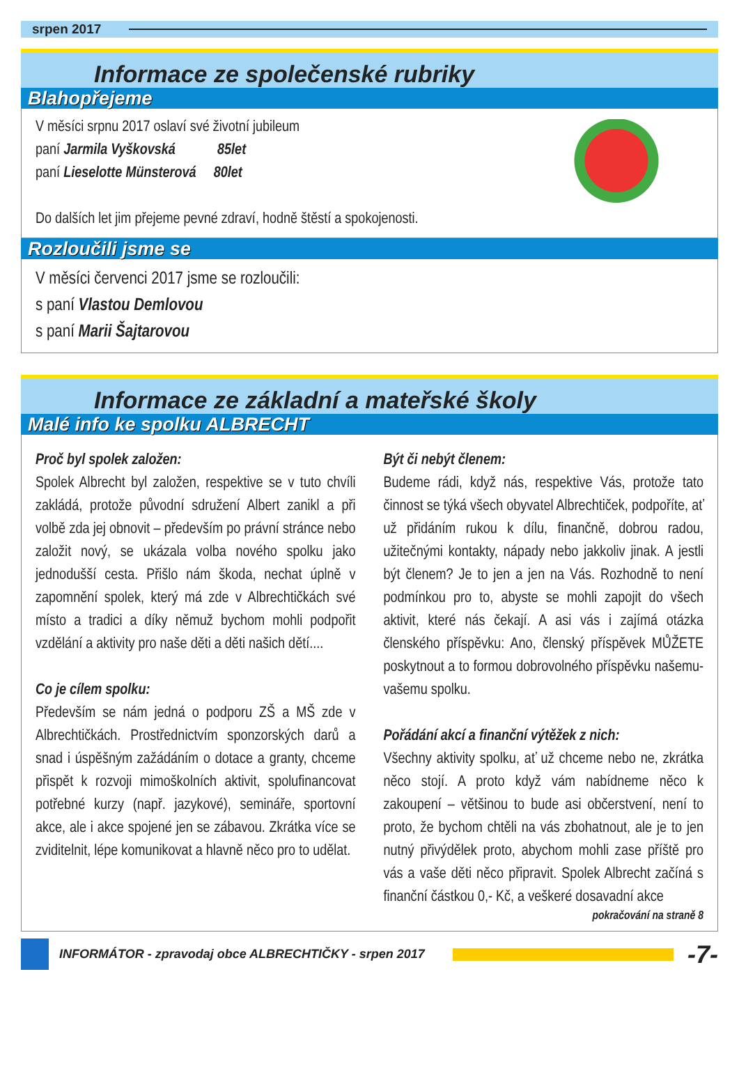srpen 2017
Informace ze společenské rubriky
Blahopřejeme
V měsíci srpnu 2017 oslaví své životní jubileum
paní Jarmila Vyškovská 85let
paní Lieselotte Münsterová 80let
Do dalších let jim přejeme pevné zdraví, hodně štěstí a spokojenosti.
Rozloučili jsme se
V měsíci červenci 2017 jsme se rozloučili:
s paní Vlastou Demlovou
s paní Marii Šajtarovou
Informace ze základní a mateřské školy
Malé info ke spolku ALBRECHT
Proč byl spolek založen:
Spolek Albrecht byl založen, respektive se v tuto chvíli zakládá, protože původní sdružení Albert zanikl a při volbě zda jej obnovit – především po právní stránce nebo založit nový, se ukázala volba nového spolku jako jednodušší cesta. Přišlo nám škoda, nechat úplně v zapomnění spolek, který má zde v Albrechtičkách své místo a tradici a díky němuž bychom mohli podpořit vzdělání a aktivity pro naše děti a děti našich dětí....
Co je cílem spolku:
Především se nám jedná o podporu ZŠ a MŠ zde v Albrechtičkách. Prostřednictvím sponzorských darů a snad i úspěšným zažádáním o dotace a granty, chceme přispět k rozvoji mimoškolních aktivit, spolufinancovat potřebné kurzy (např. jazykové), semináře, sportovní akce, ale i akce spojené jen se zábavou. Zkrátka více se zviditelnit, lépe komunikovat a hlavně něco pro to udělat.
Být či nebýt členem:
Budeme rádi, když nás, respektive Vás, protože tato činnost se týká všech obyvatel Albrechtiček, podpoříte, ať už přidáním rukou k dílu, finančně, dobrou radou, užitečnými kontakty, nápady nebo jakkoliv jinak. A jestli být členem? Je to jen a jen na Vás. Rozhodně to není podmínkou pro to, abyste se mohli zapojit do všech aktivit, které nás čekají. A asi vás i zajímá otázka členského příspěvku: Ano, členský příspěvek MŮŽETE poskytnout a to formou dobrovolného příspěvku našemu-vašemu spolku.
Pořádání akcí a finanční výtěžek z nich:
Všechny aktivity spolku, ať už chceme nebo ne, zkrátka něco stojí. A proto když vám nabídneme něco k zakoupení – většinou to bude asi občerstvení, není to proto, že bychom chtěli na vás zbohatnout, ale je to jen nutný přivýdělek proto, abychom mohli zase příště pro vás a vaše děti něco připravit. Spolek Albrecht začíná s finanční částkou 0,- Kč, a veškeré dosavadní akce
pokračování na straně 8
INFORMÁTOR - zpravodaj obce ALBRECHTIČKY - srpen 2017 -7-